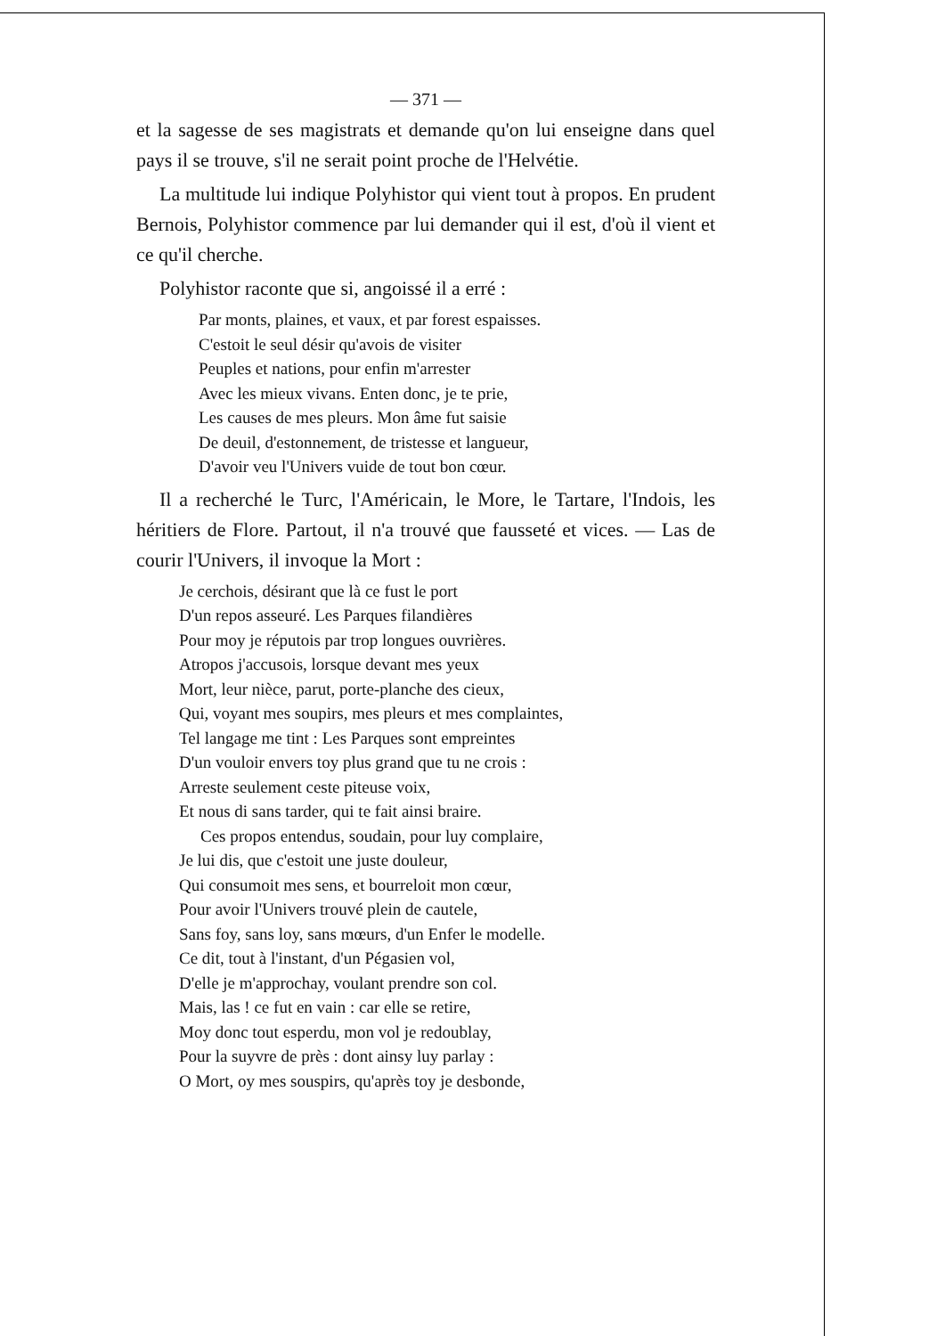— 371 —
et la sagesse de ses magistrats et demande qu'on lui enseigne dans quel pays il se trouve, s'il ne serait point proche de l'Helvétie.
La multitude lui indique Polyhistor qui vient tout à propos. En prudent Bernois, Polyhistor commence par lui demander qui il est, d'où il vient et ce qu'il cherche.
Polyhistor raconte que si, angoissé il a erré :
Par monts, plaines, et vaux, et par forest espaisses.
C'estoit le seul désir qu'avois de visiter
Peuples et nations, pour enfin m'arrester
Avec les mieux vivans. Enten donc, je te prie,
Les causes de mes pleurs. Mon âme fut saisie
De deuil, d'estonnement, de tristesse et langueur,
D'avoir veu l'Univers vuide de tout bon cœur.
Il a recherché le Turc, l'Américain, le More, le Tartare, l'Indois, les héritiers de Flore. Partout, il n'a trouvé que fausseté et vices. — Las de courir l'Univers, il invoque la Mort :
Je cerchois, désirant que là ce fust le port
D'un repos asseuré. Les Parques filandières
Pour moy je réputois par trop longues ouvrières.
Atropos j'accusois, lorsque devant mes yeux
Mort, leur nièce, parut, porte-planche des cieux,
Qui, voyant mes soupirs, mes pleurs et mes complaintes,
Tel langage me tint : Les Parques sont empreintes
D'un vouloir envers toy plus grand que tu ne crois :
Arreste seulement ceste piteuse voix,
Et nous di sans tarder, qui te fait ainsi braire.
Ces propos entendus, soudain, pour luy complaire,
Je lui dis, que c'estoit une juste douleur,
Qui consumoit mes sens, et bourreloit mon cœur,
Pour avoir l'Univers trouvé plein de cautele,
Sans foy, sans loy, sans mœurs, d'un Enfer le modelle.
Ce dit, tout à l'instant, d'un Pégasien vol,
D'elle je m'approchay, voulant prendre son col.
Mais, las ! ce fut en vain : car elle se retire,
Moy donc tout esperdu, mon vol je redoublay,
Pour la suyvre de près : dont ainsy luy parlay :
O Mort, oy mes souspirs, qu'après toy je desbonde,